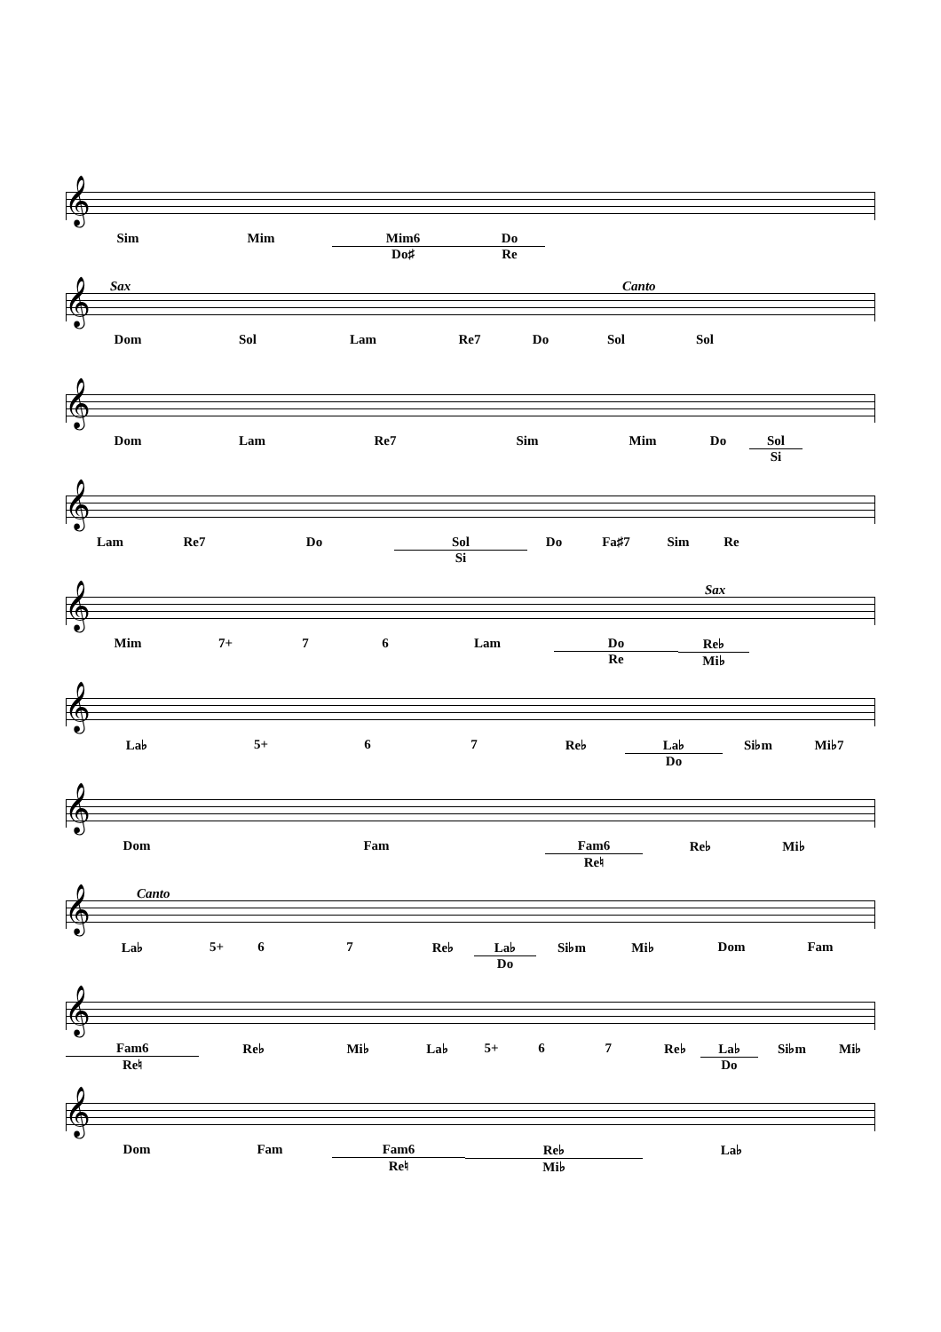𝄞
Sim Mim Mim6
Do♯
Do
Re
Sax Canto
𝄞
Dom Sol Lam Re7 Do Sol Sol
𝄞
Dom Lam Re7 Sim Mim Do Sol
Si
𝄞
Lam Re7 Do Sol
Si
Do Fa♯7 Sim Re
Sax
𝄞
Mim 7+ 7 6 Lam Do
Re
Re♭
Mi♭
𝄞
La♭ 5+ 6 7 Re♭ La♭
Do
Si♭m Mi♭7
𝄞
Dom Fam Fam6
Re♮
Re♭ Mi♭
Canto
𝄞
La♭ 5+ 6 7 Re♭ La♭
Do
Si♭m Mi♭ Dom Fam
𝄞
Fam6
Re♮
Re♭ Mi♭ La♭ 5+ 6 7 Re♭ La♭
Do
Si♭m Mi♭
𝄞
Dom Fam Fam6
Re♮
Re♭
Mi♭
La♭